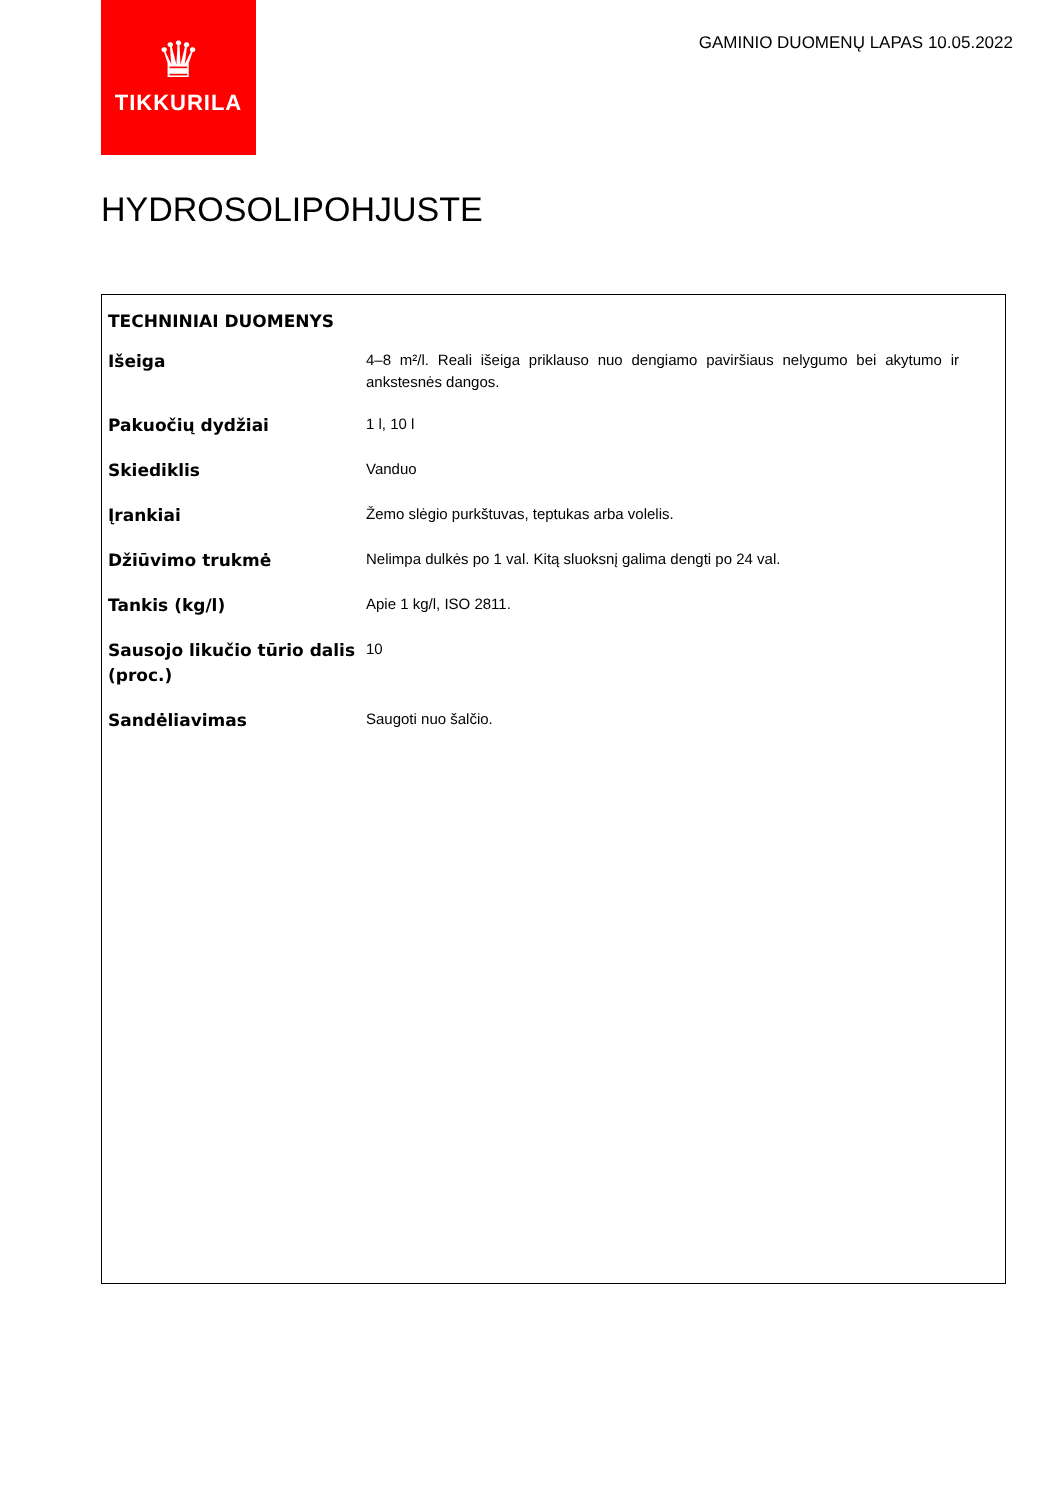♛
TIKKURILA
GAMINIO DUOMENŲ LAPAS 10.05.2022
HYDROSOLIPOHJUSTE
TECHNINIAI DUOMENYS
| Išeiga | 4–8 m²/l. Reali išeiga priklauso nuo dengiamo paviršiaus nelygumo bei akytumo ir ankstesnės dangos. |
| Pakuočių dydžiai | 1 l, 10 l |
| Skiediklis | Vanduo |
| Įrankiai | Žemo slėgio purkštuvas, teptukas arba volelis. |
| Džiūvimo trukmė | Nelimpa dulkės po 1 val. Kitą sluoksnį galima dengti po 24 val. |
| Tankis (kg/l) | Apie 1 kg/l, ISO 2811. |
| Sausojo likučio tūrio dalis (proc.) | 10 |
| Sandėliavimas | Saugoti nuo šalčio. |